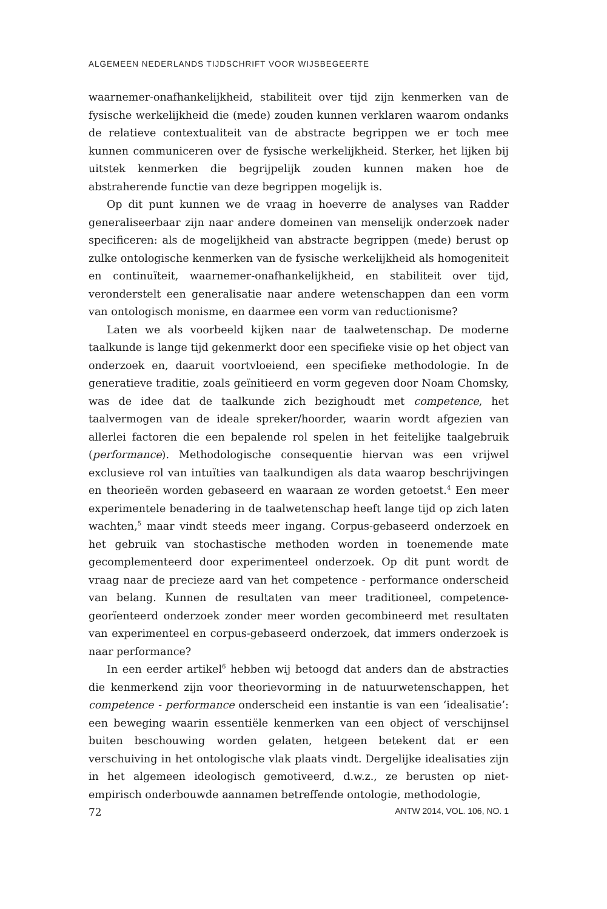ALGEMEEN NEDERLANDS TIJDSCHRIFT VOOR WIJSBEGEERTE
waarnemer-onafhankelijkheid, stabiliteit over tijd zijn kenmerken van de fysische werkelijkheid die (mede) zouden kunnen verklaren waarom ondanks de relatieve contextualiteit van de abstracte begrippen we er toch mee kunnen communiceren over de fysische werkelijkheid. Sterker, het lijken bij uitstek kenmerken die begrijpelijk zouden kunnen maken hoe de abstraherende functie van deze begrippen mogelijk is.
Op dit punt kunnen we de vraag in hoeverre de analyses van Radder generaliseerbaar zijn naar andere domeinen van menselijk onderzoek nader specificeren: als de mogelijkheid van abstracte begrippen (mede) berust op zulke ontologische kenmerken van de fysische werkelijkheid als homogeniteit en continuïteit, waarnemer-onafhankelijkheid, en stabiliteit over tijd, veronderstelt een generalisatie naar andere wetenschappen dan een vorm van ontologisch monisme, en daarmee een vorm van reductionisme?
Laten we als voorbeeld kijken naar de taalwetenschap. De moderne taalkunde is lange tijd gekenmerkt door een specifieke visie op het object van onderzoek en, daaruit voortvloeiend, een specifieke methodologie. In de generatieve traditie, zoals geïnitieerd en vorm gegeven door Noam Chomsky, was de idee dat de taalkunde zich bezighoudt met competence, het taalvermogen van de ideale spreker/hoorder, waarin wordt afgezien van allerlei factoren die een bepalende rol spelen in het feitelijke taalgebruik (performance). Methodologische consequentie hiervan was een vrijwel exclusieve rol van intuïties van taalkundigen als data waarop beschrijvingen en theorieën worden gebaseerd en waaraan ze worden getoetst.<sup>4</sup> Een meer experimentele benadering in de taalwetenschap heeft lange tijd op zich laten wachten,<sup>5</sup> maar vindt steeds meer ingang. Corpus-gebaseerd onderzoek en het gebruik van stochastische methoden worden in toenemende mate gecomplementeerd door experimenteel onderzoek. Op dit punt wordt de vraag naar de precieze aard van het competence - performance onderscheid van belang. Kunnen de resultaten van meer traditioneel, competence-georïenteerd onderzoek zonder meer worden gecombineerd met resultaten van experimenteel en corpus-gebaseerd onderzoek, dat immers onderzoek is naar performance?
In een eerder artikel<sup>6</sup> hebben wij betoogd dat anders dan de abstracties die kenmerkend zijn voor theorievorming in de natuurwetenschappen, het competence - performance onderscheid een instantie is van een ‘idealisatie’: een beweging waarin essentiële kenmerken van een object of verschijnsel buiten beschouwing worden gelaten, hetgeen betekent dat er een verschuiving in het ontologische vlak plaats vindt. Dergelijke idealisaties zijn in het algemeen ideologisch gemotiveerd, d.w.z., ze berusten op niet-empirisch onderbouwde aannamen betreffende ontologie, methodologie,
72 ANTW 2014, VOL. 106, NO. 1